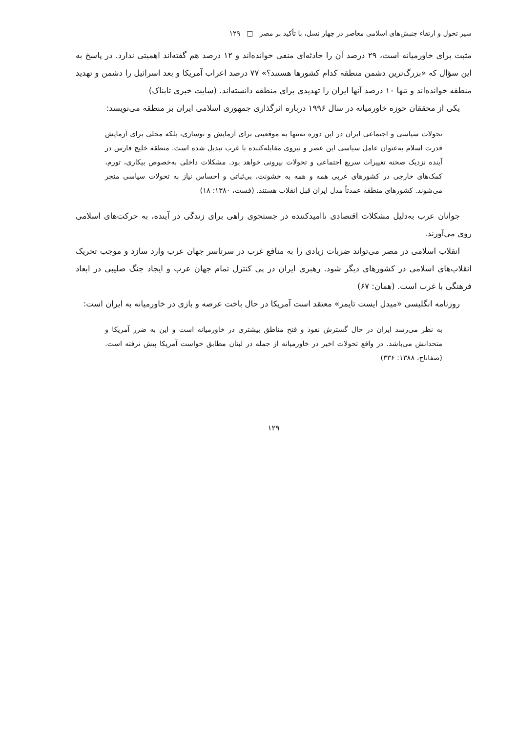سیر تحول و ارتقاء جنبش‌های اسلامی معاصر در چهار نسل، با تأکید بر مصر □ ۱۲۹
مثبت برای خاورمیانه است، ۲۹ درصد آن را حادثه‌ای منفی خوانده‌اند و ۱۲ درصد هم گفته‌اند اهمیتی ندارد. در پاسخ به این سؤال که «بزرگ‌ترین دشمن منطقه کدام کشورها هستند؟» ۷۷ درصد اعراب آمریکا و بعد اسرائیل را دشمن و تهدید منطقه خوانده‌اند و تنها ۱۰ درصد آنها ایران را تهدیدی برای منطقه دانسته‌اند. (سایت خبری تابناک)
یکی از محققان حوزه خاورمیانه در سال ۱۹۹۶ درباره اثرگذاری جمهوری اسلامی ایران بر منطقه می‌نویسد:
تحولات سیاسی و اجتماعی ایران در این دوره نه‌تنها به موقعیتی برای آزمایش و نوسازی، بلکه محلی برای آزمایش قدرت اسلام به‌عنوان عامل سیاسی این عصر و نیروی مقابله‌کننده با غرب تبدیل شده است. منطقه خلیج فارس در آینده نزدیک صحنه تغییرات سریع اجتماعی و تحولات بیرونی خواهد بود. مشکلات داخلی به‌خصوص بیکاری، تورم، کمک‌های خارجی در کشورهای عربی همه و همه به خشونت، بی‌ثباتی و احساس نیاز به تحولات سیاسی منجر می‌شوند. کشورهای منطقه عمدتاً مدل ایران قبل انقلاب هستند. (فست، ۱۳۸۰: ۱۸)
جوانان عرب به‌دلیل مشکلات اقتصادی ناامیدکننده در جستجوی راهی برای زندگی در آینده، به حرکت‌های اسلامی روی می‌آورند.
انقلاب اسلامی در مصر می‌تواند ضربات زیادی را به منافع غرب در سرتاسر جهان عرب وارد سازد و موجب تحریک انقلاب‌های اسلامی در کشورهای دیگر شود. رهبری ایران در پی کنترل تمام جهان عرب و ایجاد جنگ صلیبی در ابعاد فرهنگی با غرب است. (همان: ۶۷)
روزنامه انگلیسی «میدل ایست تایمز» معتقد است آمریکا در حال باخت عرصه و بازی در خاورمیانه به ایران است:
به نظر می‌رسد ایران در حال گسترش نفوذ و فتح مناطق بیشتری در خاورمیانه است و این به ضرر آمریکا و متحدانش می‌باشد. در واقع تحولات اخیر در خاورمیانه از جمله در لبنان مطابق خواست آمریکا پیش نرفته است. (صفاتاج، ۱۳۸۸: ۳۳۶)
۱۲۹